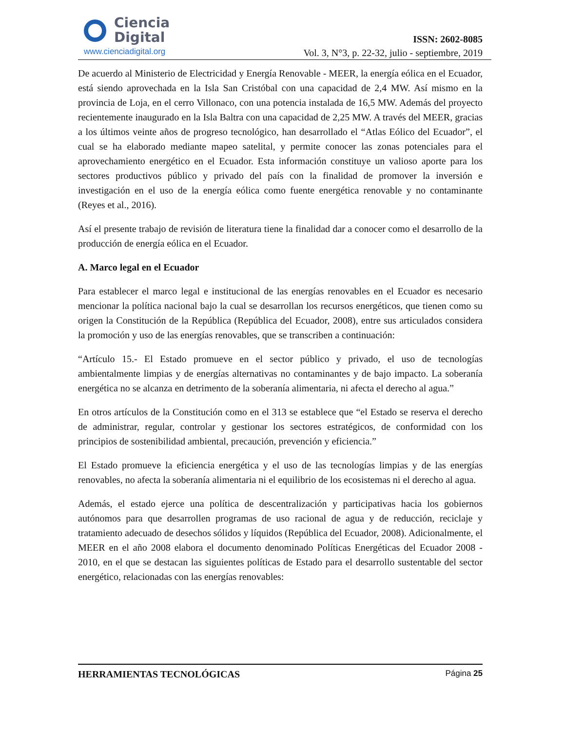Ciencia
Digital
www.cienciadigital.org
ISSN: 2602-8085
Vol. 3, N°3, p. 22-32, julio - septiembre, 2019
De acuerdo al Ministerio de Electricidad y Energía Renovable - MEER, la energía eólica en el Ecuador, está siendo aprovechada en la Isla San Cristóbal con una capacidad de 2,4 MW. Así mismo en la provincia de Loja, en el cerro Villonaco, con una potencia instalada de 16,5 MW. Además del proyecto recientemente inaugurado en la Isla Baltra con una capacidad de 2,25 MW. A través del MEER, gracias a los últimos veinte años de progreso tecnológico, han desarrollado el “Atlas Eólico del Ecuador”, el cual se ha elaborado mediante mapeo satelital, y permite conocer las zonas potenciales para el aprovechamiento energético en el Ecuador. Esta información constituye un valioso aporte para los sectores productivos público y privado del país con la finalidad de promover la inversión e investigación en el uso de la energía eólica como fuente energética renovable y no contaminante (Reyes et al., 2016).
Así el presente trabajo de revisión de literatura tiene la finalidad dar a conocer como el desarrollo de la producción de energía eólica en el Ecuador.
A. Marco legal en el Ecuador
Para establecer el marco legal e institucional de las energías renovables en el Ecuador es necesario mencionar la política nacional bajo la cual se desarrollan los recursos energéticos, que tienen como su origen la Constitución de la República (República del Ecuador, 2008), entre sus articulados considera la promoción y uso de las energías renovables, que se transcriben a continuación:
“Artículo 15.- El Estado promueve en el sector público y privado, el uso de tecnologías ambientalmente limpias y de energías alternativas no contaminantes y de bajo impacto. La soberanía energética no se alcanza en detrimento de la soberanía alimentaria, ni afecta el derecho al agua.”
En otros artículos de la Constitución como en el 313 se establece que “el Estado se reserva el derecho de administrar, regular, controlar y gestionar los sectores estratégicos, de conformidad con los principios de sostenibilidad ambiental, precaución, prevención y eficiencia.”
El Estado promueve la eficiencia energética y el uso de las tecnologías limpias y de las energías renovables, no afecta la soberanía alimentaria ni el equilibrio de los ecosistemas ni el derecho al agua.
Además, el estado ejerce una política de descentralización y participativas hacia los gobiernos autónomos para que desarrollen programas de uso racional de agua y de reducción, reciclaje y tratamiento adecuado de desechos sólidos y líquidos (República del Ecuador, 2008). Adicionalmente, el MEER en el año 2008 elabora el documento denominado Políticas Energéticas del Ecuador 2008 - 2010, en el que se destacan las siguientes políticas de Estado para el desarrollo sustentable del sector energético, relacionadas con las energías renovables:
HERRAMIENTAS TECNOLÓGICAS Página 25